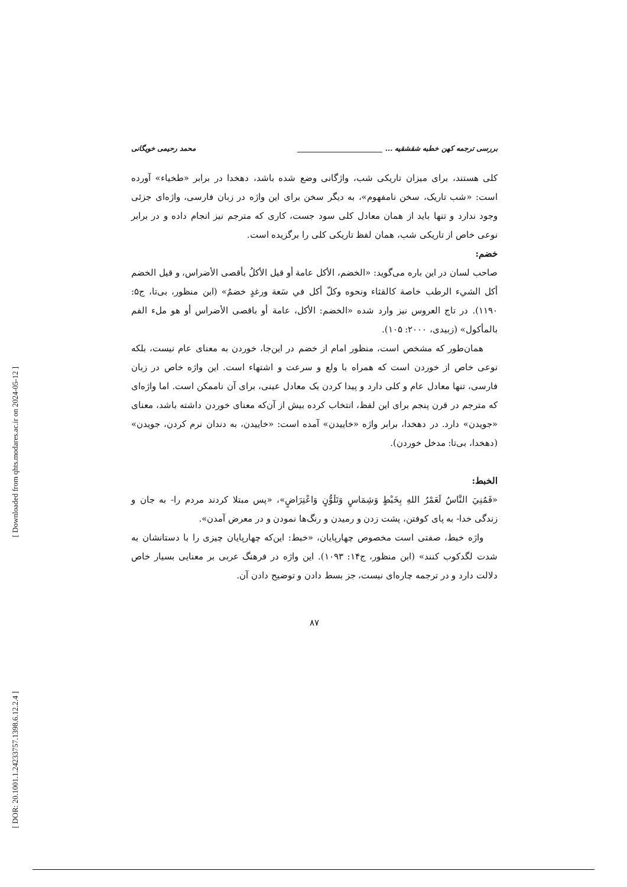[ Downloaded from qhts.modares.ac.ir on 2024-05-12 ]
[ DOR: 20.1001.1.24233757.1398.6.12.2.4 ]
بررسی ترجمه کهن خطبه شقشقیه ... ________________________ محمد رحیمی خویگانی
کلی هستند، برای میزان تاریکی شب، واژگانی وضع شده باشد، دهخدا در برابر «طخیاء» آورده است: «شب تاریک، سخن نامفهوم»، به دیگر سخن برای این واژه در زبان فارسی، واژه‌ای جزئی وجود ندارد و تنها باید از همان معادل کلی سود جست، کاری که مترجم نیز انجام داده و در برابر نوعی خاص از تاریکی شب، همان لفظ تاریکی کلی را برگزیده است.
خضم:
صاحب لسان در این باره می‌گوید: «الخضم، الأكل عامة أو قيل الأكلُ بأقصى الأضراس، و قيل الخضم أكل الشيء الرطب خاصة كالقثاء ونحوه وكلّ أكل في سَعة ورغدٍ خضمٌ» (ابن منظور، بی‌تا، ج۵: ۱۱۹۰). در تاج العروس نیز وارد شده «الخضم: الأكل، عامة أو باقصى الأضراس أو هو ملء الفم بالمأكول» (زبیدی، ۲۰۰۰: ۱۰۵).
همان‌طور که مشخص است، منظور امام از خضم در این‌جا، خوردن به معنای عام نیست، بلکه نوعی خاص از خوردن است که همراه با ولع و سرعت و اشتهاء است. این واژه خاص در زبان فارسی، تنها معادل عام و کلی دارد و پیدا کردن یک معادل عینی، برای آن ناممکن است. اما واژه‌ای که مترجم در قرن پنجم برای این لفظ، انتخاب کرده بیش از آن‌که معنای خوردن داشته باشد، معنای «جویدن» دارد. در دهخدا، برابر واژه «خاییدن» آمده است: «خاییدن، به دندان نرم کردن، جویدن» (دهخدا، بی‌تا: مدخل خوردن).
الخبط:
«فَمُنِيَ النَّاسُ لَعَمْرُ اللهِ بِخَبْطٍ وَشِمَاسٍ وَتَلَوُّنٍ وَاعْتِرَاضٍ»، «پس مبتلا کردند مردم را- به جان و زندگی خدا- به پای کوفتن، پشت زدن و رمیدن و رنگ‌ها نمودن و در معرض آمدن».
واژه خبط، صفتی است مخصوص چهارپایان، «خبط: این‌که چهارپایان چیزی را با دستانشان به شدت لگدکوب کنند» (ابن منظور، ج۱۴: ۱۰۹۳). این واژه در فرهنگ عربی بر معنایی بسیار خاص دلالت دارد و در ترجمه چاره‌ای نیست، جز بسط دادن و توضیح دادن آن.
۸۷